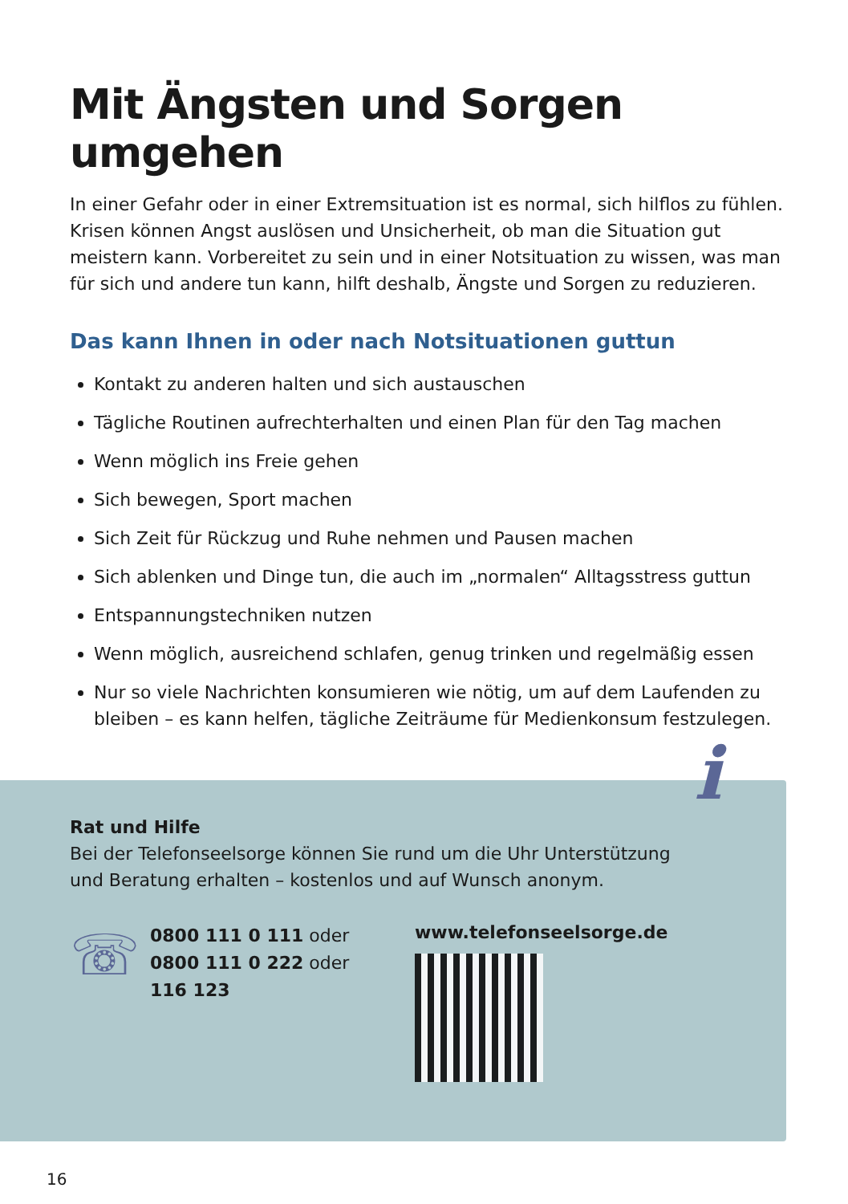Mit Ängsten und Sorgen umgehen
In einer Gefahr oder in einer Extremsituation ist es normal, sich hilflos zu fühlen. Krisen können Angst auslösen und Unsicherheit, ob man die Situation gut meistern kann. Vorbereitet zu sein und in einer Notsituation zu wissen, was man für sich und andere tun kann, hilft deshalb, Ängste und Sorgen zu reduzieren.
Das kann Ihnen in oder nach Notsituationen guttun
Kontakt zu anderen halten und sich austauschen
Tägliche Routinen aufrechterhalten und einen Plan für den Tag machen
Wenn möglich ins Freie gehen
Sich bewegen, Sport machen
Sich Zeit für Rückzug und Ruhe nehmen und Pausen machen
Sich ablenken und Dinge tun, die auch im „normalen“ Alltagsstress guttun
Entspannungstechniken nutzen
Wenn möglich, ausreichend schlafen, genug trinken und regelmäßig essen
Nur so viele Nachrichten konsumieren wie nötig, um auf dem Laufenden zu bleiben – es kann helfen, tägliche Zeiträume für Medienkonsum festzulegen.
Rat und Hilfe
Bei der Telefonseelsorge können Sie rund um die Uhr Unterstützung
und Beratung erhalten – kostenlos und auf Wunsch anonym.
☏
0800 111 0 111 oder
0800 111 0 222 oder
116 123
www.telefonseelsorge.de
i
16